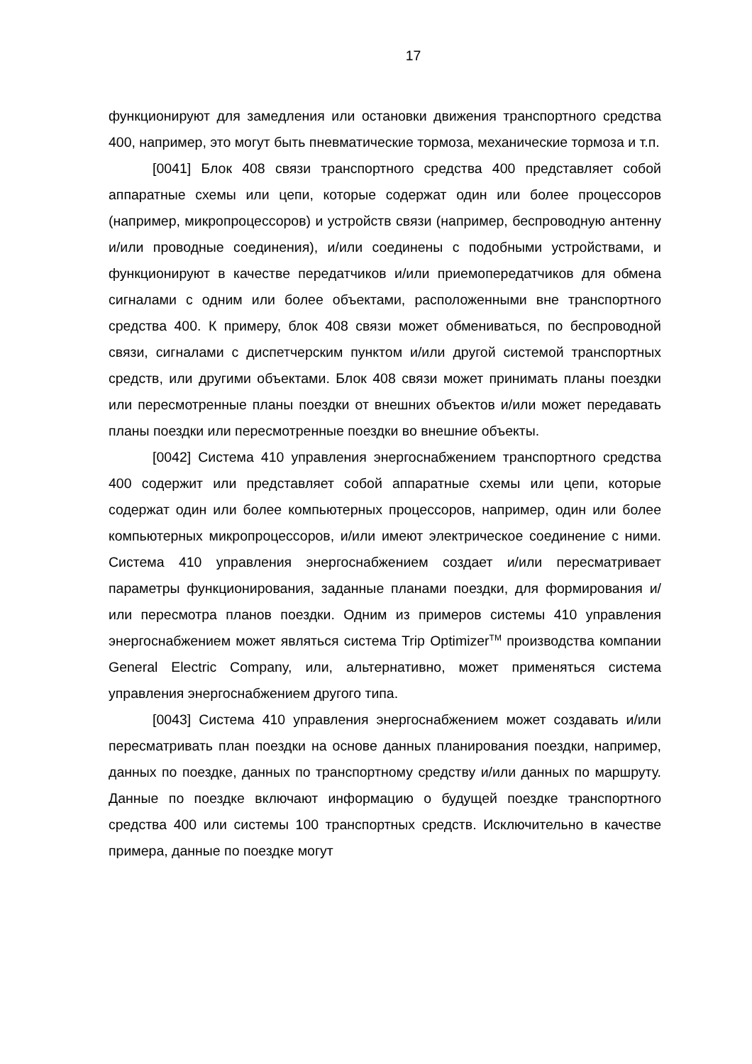17
функционируют для замедления или остановки движения транспортного средства 400, например, это могут быть пневматические тормоза, механические тормоза и т.п.
[0041] Блок 408 связи транспортного средства 400 представляет собой аппаратные схемы или цепи, которые содержат один или более процессоров (например, микропроцессоров) и устройств связи (например, беспроводную антенну и/или проводные соединения), и/или соединены с подобными устройствами, и функционируют в качестве передатчиков и/или приемопередатчиков для обмена сигналами с одним или более объектами, расположенными вне транспортного средства 400. К примеру, блок 408 связи может обмениваться, по беспроводной связи, сигналами с диспетчерским пунктом и/или другой системой транспортных средств, или другими объектами. Блок 408 связи может принимать планы поездки или пересмотренные планы поездки от внешних объектов и/или может передавать планы поездки или пересмотренные поездки во внешние объекты.
[0042] Система 410 управления энергоснабжением транспортного средства 400 содержит или представляет собой аппаратные схемы или цепи, которые содержат один или более компьютерных процессоров, например, один или более компьютерных микропроцессоров, и/или имеют электрическое соединение с ними. Система 410 управления энергоснабжением создает и/или пересматривает параметры функционирования, заданные планами поездки, для формирования и/или пересмотра планов поездки. Одним из примеров системы 410 управления энергоснабжением может являться система Trip Optimizer<sup>TM</sup> производства компании General Electric Company, или, альтернативно, может применяться система управления энергоснабжением другого типа.
[0043] Система 410 управления энергоснабжением может создавать и/или пересматривать план поездки на основе данных планирования поездки, например, данных по поездке, данных по транспортному средству и/или данных по маршруту. Данные по поездке включают информацию о будущей поездке транспортного средства 400 или системы 100 транспортных средств. Исключительно в качестве примера, данные по поездке могут